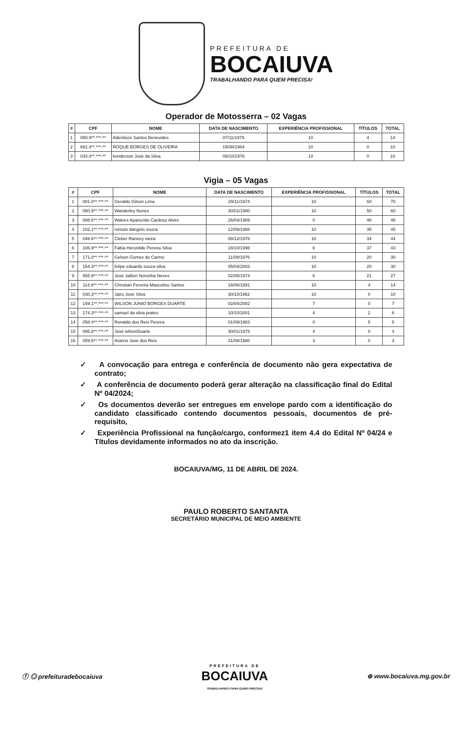PREFEITURA DE
BOCAIUVA
TRABALHANDO PARA QUEM PRECISA!
Operador de Motosserra – 02 Vagas
| # | CPF | NOME | DATA DE NASCIMENTO | EXPERIÊNCIA PROFISSIONAL | TÍTULOS | TOTAL |
| --- | --- | --- | --- | --- | --- | --- |
| 1 | 050.9**.***-** | Adenilson Santos Benevides | 07/11/1979 | 10 | 4 | 14 |
| 2 | 681.4**.***-** | ROQUE BORGES DE OLIVEIRA | 15/08/1964 | 10 | 0 | 10 |
| 3 | 034.4**.***-** | konderson José da Silva | 09/10/1976 | 10 | 0 | 10 |
Vigia – 05 Vagas
| # | CPF | NOME | DATA DE NASCIMENTO | EXPERIÊNCIA PROFISSIONAL | TÍTULOS | TOTAL |
| --- | --- | --- | --- | --- | --- | --- |
| 1 | 001.0**.***-** | Geraldo Gilson Lima | 29/11/1974 | 10 | 60 | 70 |
| 2 | 050.9**.***-** | Wanderley Nunes | 30/01/1980 | 10 | 50 | 60 |
| 3 | 088.6**.***-** | Walves Aparecido Cardoso Alves | 26/04/1989 | 0 | 46 | 46 |
| 4 | 102.1**.***-** | romulo dangelo souza | 12/09/1988 | 10 | 35 | 45 |
| 5 | 046.6**.***-** | Cleber Raniory vieira | 08/12/1976 | 10 | 34 | 44 |
| 6 | 106.9**.***-** | Fabia Heronilde Pereira Silva | 18/10/1996 | 6 | 37 | 43 |
| 7 | 171.0**.***-** | Gelson Gomes do Carmo | 11/08/1976 | 10 | 20 | 30 |
| 8 | 154.3**.***-** | felipe eduardo souza silva | 05/04/2003 | 10 | 20 | 30 |
| 9 | 955.9**.***-** | José Jailton Noronha Neves | 02/05/1974 | 6 | 21 | 27 |
| 10 | 114.8**.***-** | Christian Ferreira Masculino Santos | 18/06/1991 | 10 | 4 | 14 |
| 11 | 030.3**.***-** | Jairo José Silva | 30/10/1962 | 10 | 0 | 10 |
| 12 | 159.1**.***-** | WILSON JUNIO BORGES DUARTE | 02/04/2002 | 7 | 0 | 7 |
| 13 | 174.3**.***-** | samuel da silva prates | 10/10/2001 | 4 | 2 | 6 |
| 14 | 058.4**.***-** | Ronaldo dos Reis Pereira | 01/09/1983 | 0 | 5 | 5 |
| 15 | 086.8**.***-** | José wilsonDuarte | 30/01/1978 | 4 | 0 | 4 |
| 16 | 059.6**.***-** | Asteno Jose dos Reis | 31/08/1980 | 3 | 0 | 3 |
✓ A convocação para entrega e conferência de documento não gera expectativa de contrato;
✓ A conferência de documento poderá gerar alteração na classificação final do Edital Nº 04/2024;
✓ Os documentos deverão ser entregues em envelope pardo com a identificação do candidato classificado contendo documentos pessoais, documentos de pré-requisito,
✓ Experiência Profissional na função/cargo, conformez1 item 4.4 do Edital Nº 04/24 e Títulos devidamente informados no ato da inscrição.
BOCAIUVA/MG, 11 DE ABRIL DE 2024.
PAULO ROBERTO SANTANTA
SECRETÁRIO MUNICIPAL DE MEIO AMBIENTE
ⓕ ◎ prefeituradebocaiuva PREFEITURA DE
BOCAIUVA
TRABALHANDO PARA QUEM PRECISA! ⊕ www.bocaiuva.mg.gov.br